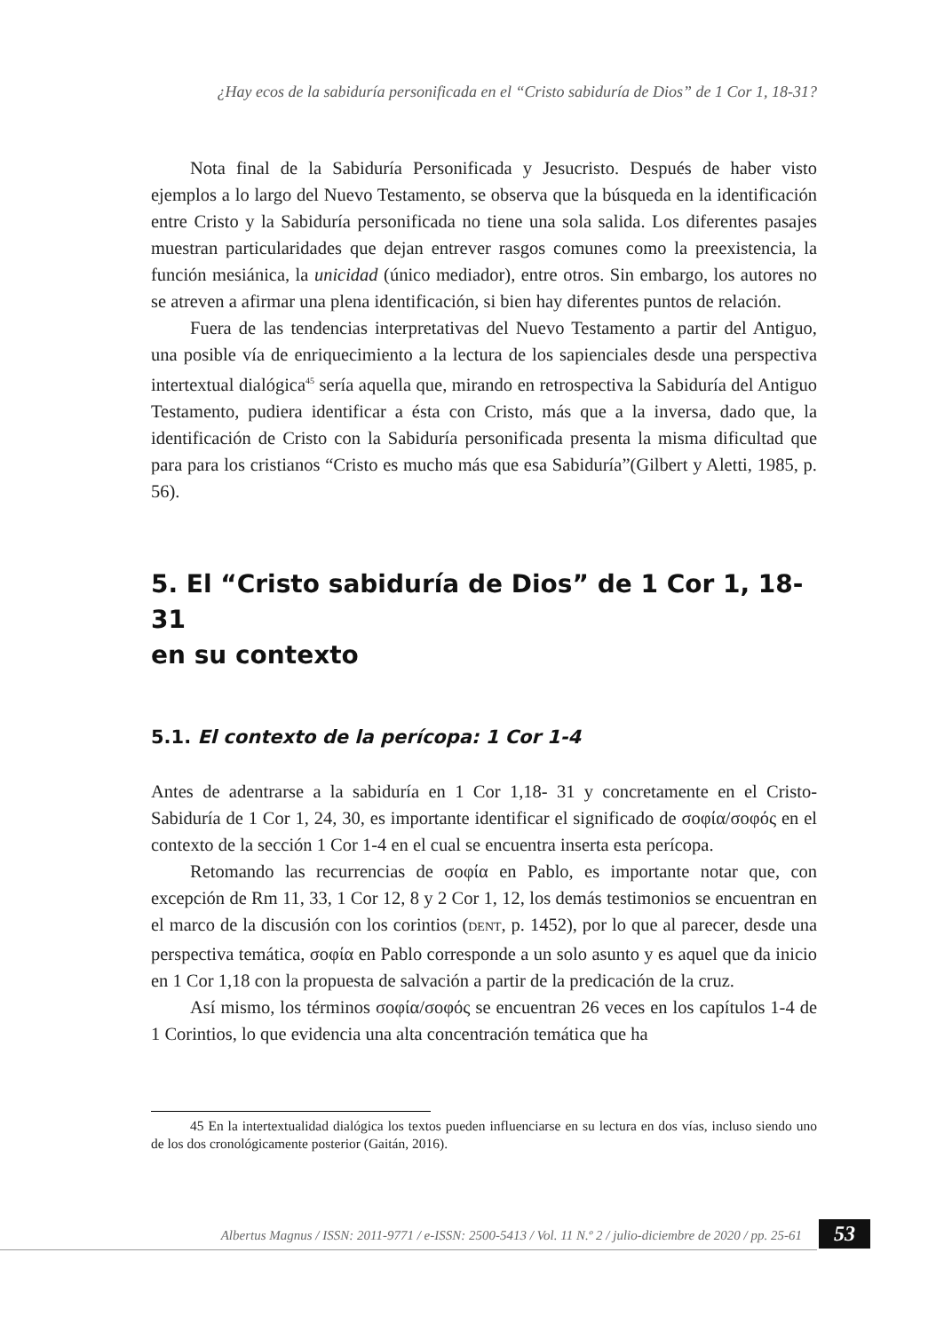¿Hay ecos de la sabiduría personificada en el “Cristo sabiduría de Dios” de 1 Cor 1, 18-31?
Nota final de la Sabiduría Personificada y Jesucristo. Después de haber visto ejemplos a lo largo del Nuevo Testamento, se observa que la búsqueda en la identificación entre Cristo y la Sabiduría personificada no tiene una sola salida. Los diferentes pasajes muestran particularidades que dejan entrever rasgos comunes como la preexistencia, la función mesiánica, la unicidad (único mediador), entre otros. Sin embargo, los autores no se atreven a afirmar una plena identificación, si bien hay diferentes puntos de relación.
Fuera de las tendencias interpretativas del Nuevo Testamento a partir del Antiguo, una posible vía de enriquecimiento a la lectura de los sapienciales desde una perspectiva intertextual dialógica<sup>45</sup> sería aquella que, mirando en retrospectiva la Sabiduría del Antiguo Testamento, pudiera identificar a ésta con Cristo, más que a la inversa, dado que, la identificación de Cristo con la Sabiduría personificada presenta la misma dificultad que para para los cristianos “Cristo es mucho más que esa Sabiduría”(Gilbert y Aletti, 1985, p. 56).
5. El “Cristo sabiduría de Dios” de 1 Cor 1, 18-31
en su contexto
5.1. El contexto de la perícopa: 1 Cor 1-4
Antes de adentrarse a la sabiduría en 1 Cor 1,18- 31 y concretamente en el Cristo-Sabiduría de 1 Cor 1, 24, 30, es importante identificar el significado de σοφία/σοφός en el contexto de la sección 1 Cor 1-4 en el cual se encuentra inserta esta perícopa.
Retomando las recurrencias de σοφία en Pablo, es importante notar que, con excepción de Rm 11, 33, 1 Cor 12, 8 y 2 Cor 1, 12, los demás testimonios se encuentran en el marco de la discusión con los corintios (DENT, p. 1452), por lo que al parecer, desde una perspectiva temática, σοφία en Pablo corresponde a un solo asunto y es aquel que da inicio en 1 Cor 1,18 con la propuesta de salvación a partir de la predicación de la cruz.
Así mismo, los términos σοφία/σοφός se encuentran 26 veces en los capítulos 1-4 de 1 Corintios, lo que evidencia una alta concentración temática que ha
45 En la intertextualidad dialógica los textos pueden influenciarse en su lectura en dos vías, incluso siendo uno de los dos cronológicamente posterior (Gaitán, 2016).
Albertus Magnus / ISSN: 2011-9771 / e-ISSN: 2500-5413 / Vol. 11 N.º 2 / julio-diciembre de 2020 / pp. 25-61 53